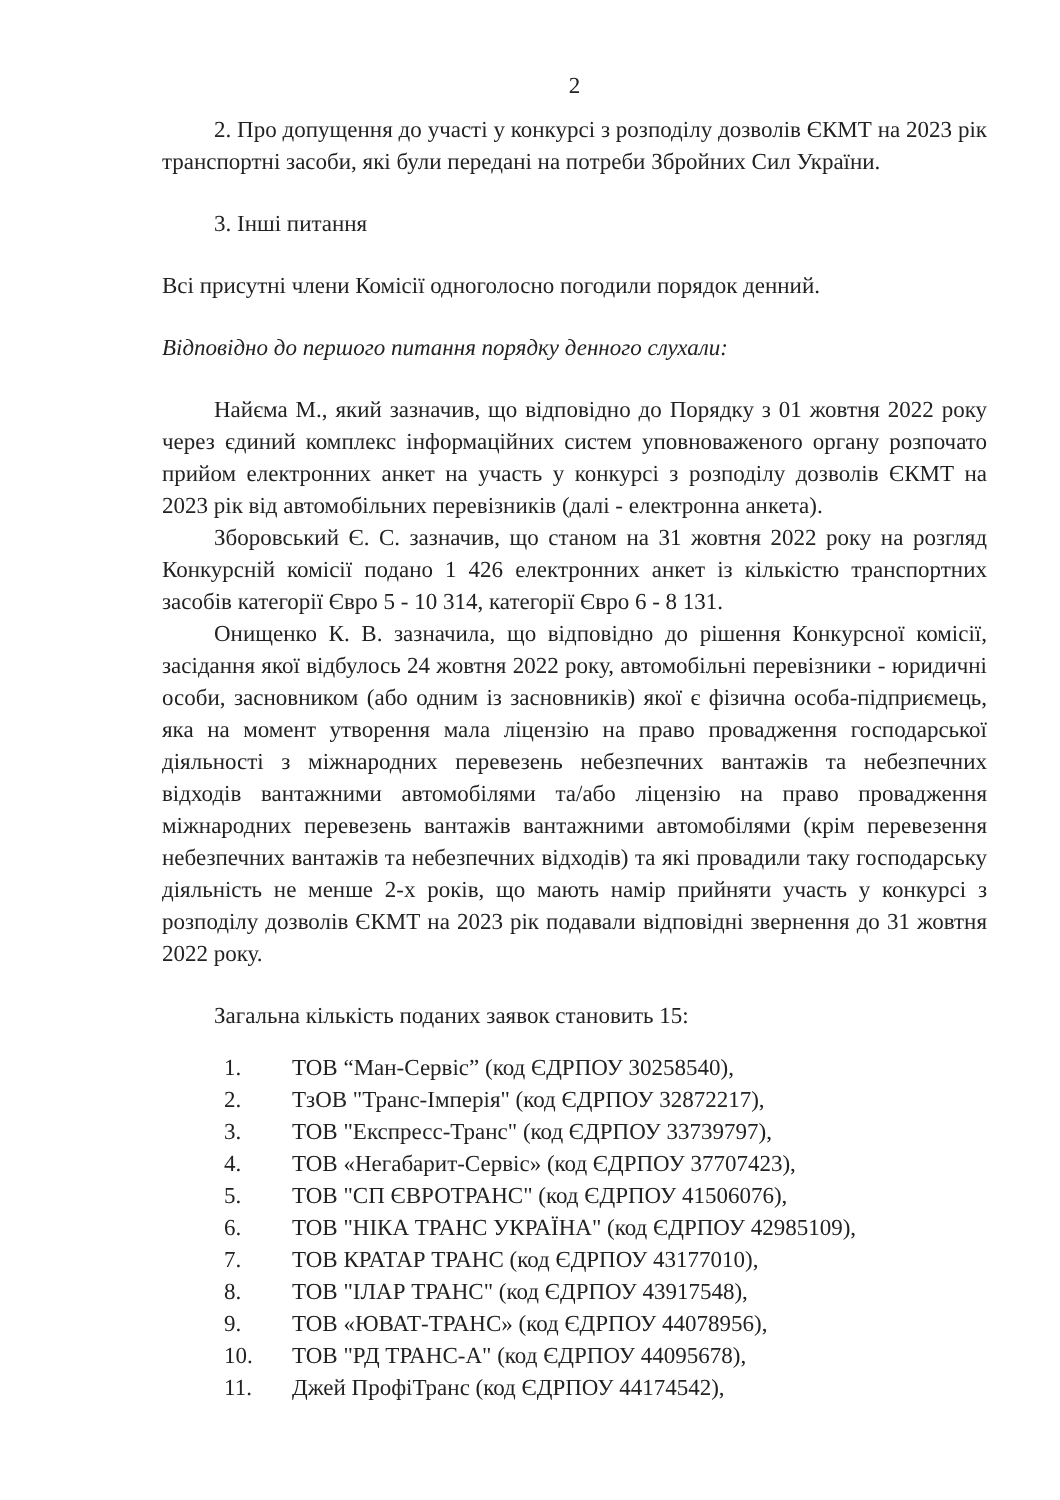2
2. Про допущення до участі у конкурсі з розподілу дозволів ЄКМТ на 2023 рік транспортні засоби, які були передані на потреби Збройних Сил України.
3. Інші питання
Всі присутні члени Комісії одноголосно погодили порядок денний.
Відповідно до першого питання порядку денного слухали:
Найєма М., який зазначив, що відповідно до Порядку з 01 жовтня 2022 року через єдиний комплекс інформаційних систем уповноваженого органу розпочато прийом електронних анкет на участь у конкурсі з розподілу дозволів ЄКМТ на 2023 рік від автомобільних перевізників (далі - електронна анкета).
Зборовський Є. С. зазначив, що станом на 31 жовтня 2022 року на розгляд Конкурсній комісії подано 1 426 електронних анкет із кількістю транспортних засобів категорії Євро 5 - 10 314, категорії Євро 6 - 8 131.
Онищенко К. В. зазначила, що відповідно до рішення Конкурсної комісії, засідання якої відбулось 24 жовтня 2022 року, автомобільні перевізники - юридичні особи, засновником (або одним із засновників) якої є фізична особа-підприємець, яка на момент утворення мала ліцензію на право провадження господарської діяльності з міжнародних перевезень небезпечних вантажів та небезпечних відходів вантажними автомобілями та/або ліцензію на право провадження міжнародних перевезень вантажів вантажними автомобілями (крім перевезення небезпечних вантажів та небезпечних відходів) та які провадили таку господарську діяльність не менше 2-х років, що мають намір прийняти участь у конкурсі з розподілу дозволів ЄКМТ на 2023 рік подавали відповідні звернення до 31 жовтня 2022 року.
Загальна кількість поданих заявок становить 15:
1. ТОВ “Ман-Сервіс” (код ЄДРПОУ 30258540),
2. ТзОВ "Транс-Імперія" (код ЄДРПОУ 32872217),
3. ТОВ "Експресс-Транс" (код ЄДРПОУ 33739797),
4. ТОВ «Негабарит-Сервіс» (код ЄДРПОУ 37707423),
5. ТОВ "СП ЄВРОТРАНС" (код ЄДРПОУ 41506076),
6. ТОВ "НІКА ТРАНС УКРАЇНА" (код ЄДРПОУ 42985109),
7. ТОВ КРАТАР ТРАНС (код ЄДРПОУ 43177010),
8. ТОВ "ІЛАР ТРАНС" (код ЄДРПОУ 43917548),
9. ТОВ «ЮВАТ-ТРАНС» (код ЄДРПОУ 44078956),
10. ТОВ "РД ТРАНС-А" (код ЄДРПОУ 44095678),
11. Джей ПрофіТранс (код ЄДРПОУ 44174542),